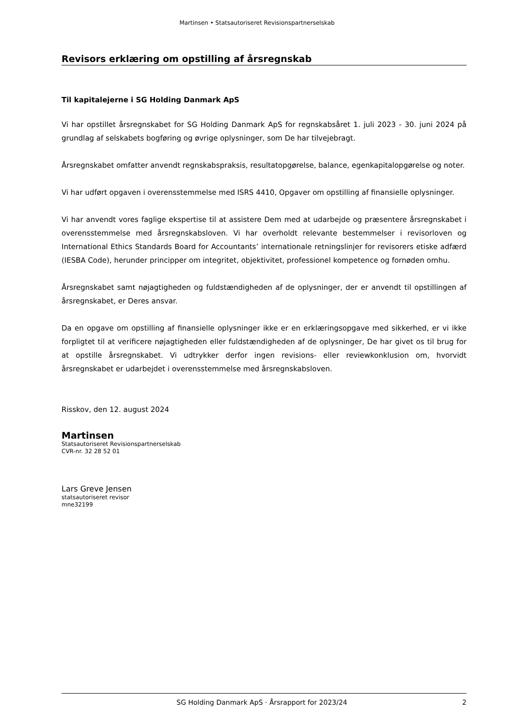Martinsen • Statsautoriseret Revisionspartnerselskab
Revisors erklæring om opstilling af årsregnskab
Til kapitalejerne i SG Holding Danmark ApS
Vi har opstillet årsregnskabet for SG Holding Danmark ApS for regnskabsåret 1. juli 2023 - 30. juni 2024 på grundlag af selskabets bogføring og øvrige oplysninger, som De har tilvejebragt.
Årsregnskabet omfatter anvendt regnskabspraksis, resultatopgørelse, balance, egenkapitalopgørelse og noter.
Vi har udført opgaven i overensstemmelse med ISRS 4410, Opgaver om opstilling af finansielle oplysninger.
Vi har anvendt vores faglige ekspertise til at assistere Dem med at udarbejde og præsentere årsregnskabet i overensstemmelse med årsregnskabsloven. Vi har overholdt relevante bestemmelser i revisorloven og International Ethics Standards Board for Accountants’ internationale retningslinjer for revisorers etiske adfærd (IESBA Code), herunder principper om integritet, objektivitet, professionel kompetence og fornøden omhu.
Årsregnskabet samt nøjagtigheden og fuldstændigheden af de oplysninger, der er anvendt til opstillingen af årsregnskabet, er Deres ansvar.
Da en opgave om opstilling af finansielle oplysninger ikke er en erklæringsopgave med sikkerhed, er vi ikke forpligtet til at verificere nøjagtigheden eller fuldstændigheden af de oplysninger, De har givet os til brug for at opstille årsregnskabet. Vi udtrykker derfor ingen revisions- eller reviewkonklusion om, hvorvidt årsregnskabet er udarbejdet i overensstemmelse med årsregnskabsloven.
Risskov, den 12. august 2024
Martinsen
Statsautoriseret Revisionspartnerselskab
CVR-nr. 32 28 52 01
Lars Greve Jensen
statsautoriseret revisor
mne32199
SG Holding Danmark ApS · Årsrapport for 2023/24 2